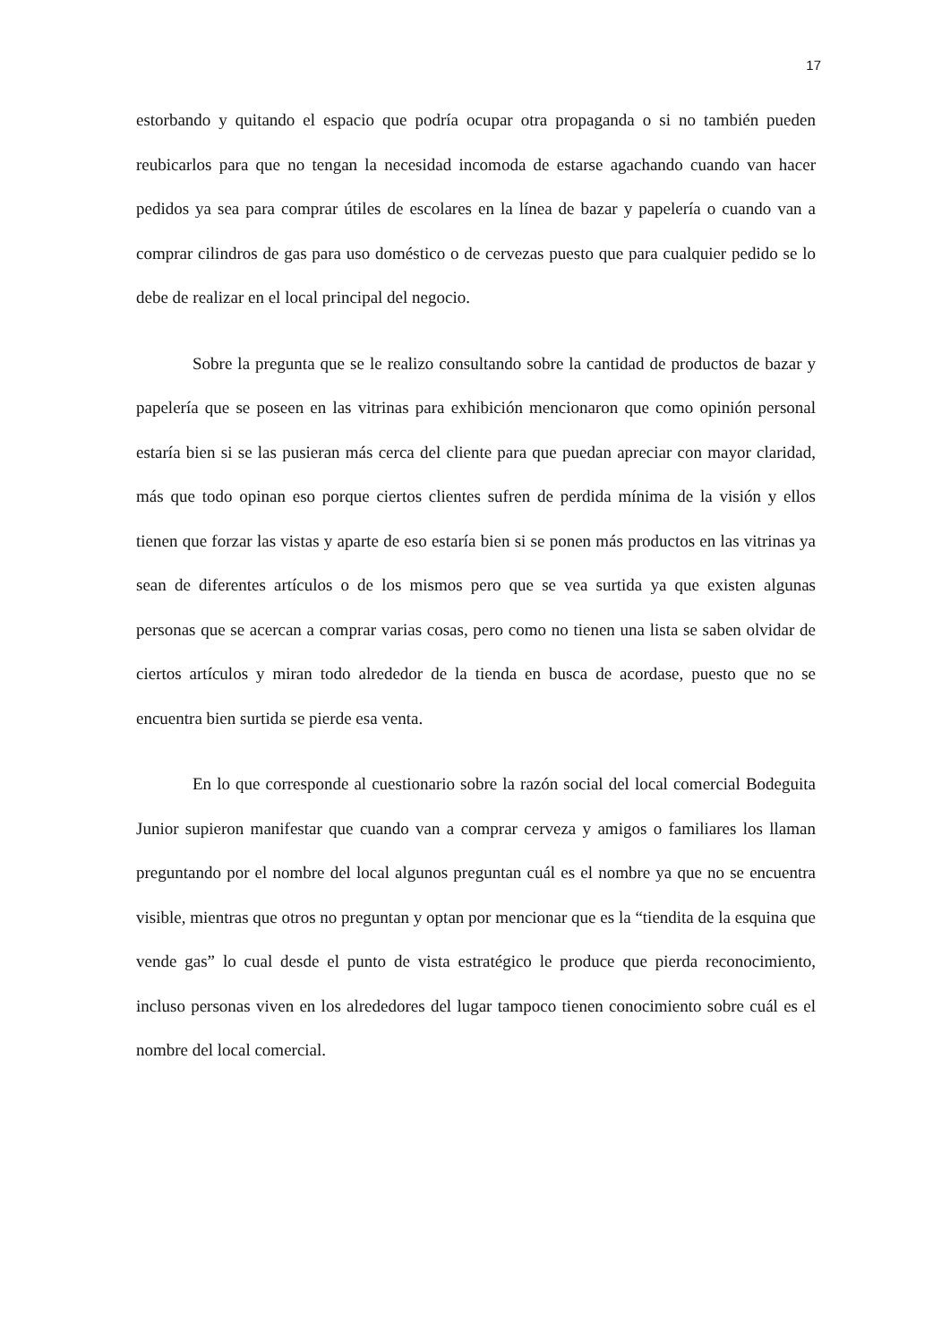17
estorbando y quitando el espacio que podría ocupar otra propaganda o si no también pueden reubicarlos para que no tengan la necesidad incomoda de estarse agachando cuando van hacer pedidos ya sea para comprar útiles de escolares en la línea de bazar y papelería o cuando van a comprar cilindros de gas para uso doméstico o de cervezas puesto que para cualquier pedido se lo debe de realizar en el local principal del negocio.
Sobre la pregunta que se le realizo consultando sobre la cantidad de productos de bazar y papelería que se poseen en las vitrinas para exhibición mencionaron que como opinión personal estaría bien si se las pusieran más cerca del cliente para que puedan apreciar con mayor claridad, más que todo opinan eso porque ciertos clientes sufren de perdida mínima de la visión y ellos tienen que forzar las vistas y aparte de eso estaría bien si se ponen más productos en las vitrinas ya sean de diferentes artículos o de los mismos pero que se vea surtida ya que existen algunas personas que se acercan a comprar varias cosas, pero como no tienen una lista se saben olvidar de ciertos artículos y miran todo alrededor de la tienda en busca de acordase, puesto que no se encuentra bien surtida se pierde esa venta.
En lo que corresponde al cuestionario sobre la razón social del local comercial Bodeguita Junior supieron manifestar que cuando van a comprar cerveza y amigos o familiares los llaman preguntando por el nombre del local algunos preguntan cuál es el nombre ya que no se encuentra visible, mientras que otros no preguntan y optan por mencionar que es la “tiendita de la esquina que vende gas” lo cual desde el punto de vista estratégico le produce que pierda reconocimiento, incluso personas viven en los alrededores del lugar tampoco tienen conocimiento sobre cuál es el nombre del local comercial.